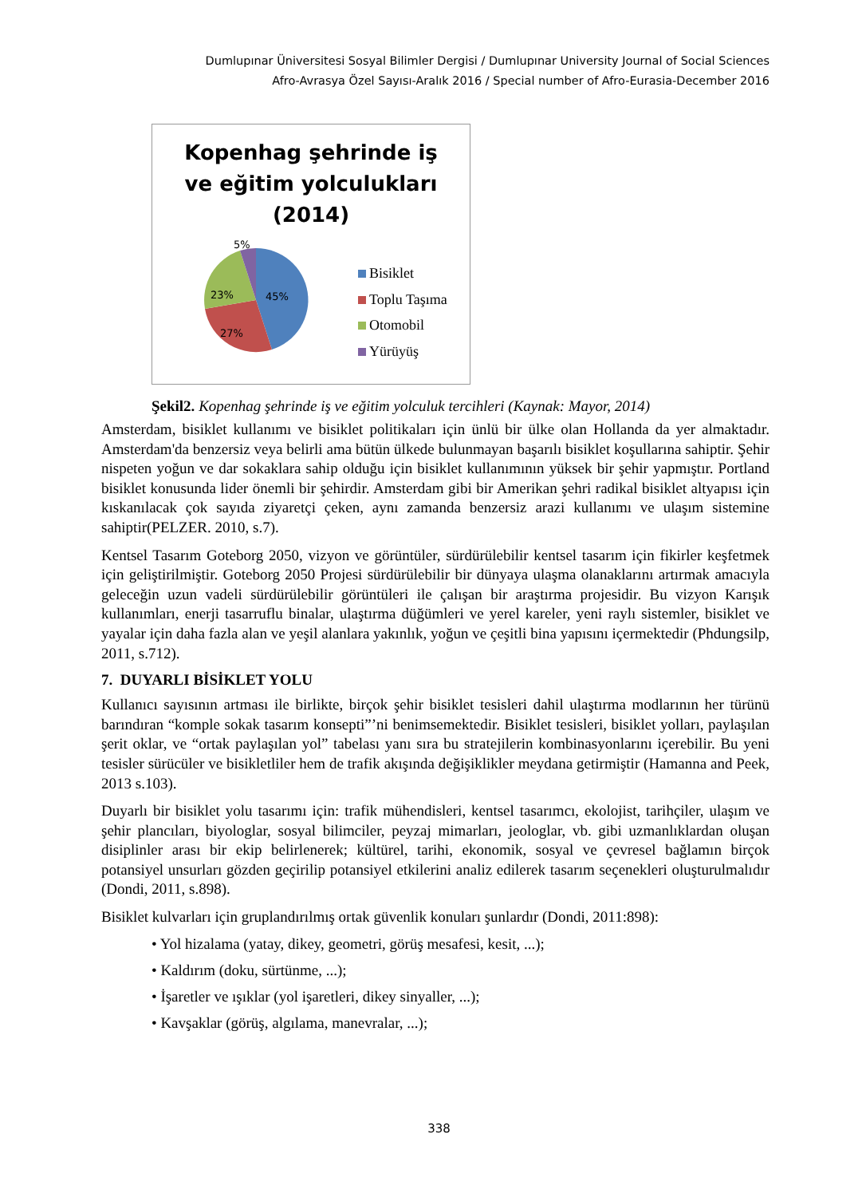Dumlupınar Üniversitesi Sosyal Bilimler Dergisi / Dumlupınar University Journal of Social Sciences
Afro-Avrasya Özel Sayısı-Aralık 2016 / Special number of Afro-Eurasia-December 2016
Kopenhag şehrinde iş
ve eğitim yolculukları
(2014)
5%
45%
23%
27%
Bisiklet
Toplu Taşıma
Otomobil
Yürüyüş
Şekil2. Kopenhag şehrinde iş ve eğitim yolculuk tercihleri (Kaynak: Mayor, 2014)
Amsterdam, bisiklet kullanımı ve bisiklet politikaları için ünlü bir ülke olan Hollanda da yer almaktadır. Amsterdam'da benzersiz veya belirli ama bütün ülkede bulunmayan başarılı bisiklet koşullarına sahiptir. Şehir nispeten yoğun ve dar sokaklara sahip olduğu için bisiklet kullanımının yüksek bir şehir yapmıştır. Portland bisiklet konusunda lider önemli bir şehirdir. Amsterdam gibi bir Amerikan şehri radikal bisiklet altyapısı için kıskanılacak çok sayıda ziyaretçi çeken, aynı zamanda benzersiz arazi kullanımı ve ulaşım sistemine sahiptir(PELZER. 2010, s.7).
Kentsel Tasarım Goteborg 2050, vizyon ve görüntüler, sürdürülebilir kentsel tasarım için fikirler keşfetmek için geliştirilmiştir. Goteborg 2050 Projesi sürdürülebilir bir dünyaya ulaşma olanaklarını artırmak amacıyla geleceğin uzun vadeli sürdürülebilir görüntüleri ile çalışan bir araştırma projesidir. Bu vizyon Karışık kullanımları, enerji tasarruflu binalar, ulaştırma düğümleri ve yerel kareler, yeni raylı sistemler, bisiklet ve yayalar için daha fazla alan ve yeşil alanlara yakınlık, yoğun ve çeşitli bina yapısını içermektedir (Phdungsilp, 2011, s.712).
7. DUYARLI BİSİKLET YOLU
Kullanıcı sayısının artması ile birlikte, birçok şehir bisiklet tesisleri dahil ulaştırma modlarının her türünü barındıran “komple sokak tasarım konsepti”’ni benimsemektedir. Bisiklet tesisleri, bisiklet yolları, paylaşılan şerit oklar, ve “ortak paylaşılan yol” tabelası yanı sıra bu stratejilerin kombinasyonlarını içerebilir. Bu yeni tesisler sürücüler ve bisikletliler hem de trafik akışında değişiklikler meydana getirmiştir (Hamanna and Peek, 2013 s.103).
Duyarlı bir bisiklet yolu tasarımı için: trafik mühendisleri, kentsel tasarımcı, ekolojist, tarihçiler, ulaşım ve şehir plancıları, biyologlar, sosyal bilimciler, peyzaj mimarları, jeologlar, vb. gibi uzmanlıklardan oluşan disiplinler arası bir ekip belirlenerek; kültürel, tarihi, ekonomik, sosyal ve çevresel bağlamın birçok potansiyel unsurları gözden geçirilip potansiyel etkilerini analiz edilerek tasarım seçenekleri oluşturulmalıdır (Dondi, 2011, s.898).
Bisiklet kulvarları için gruplandırılmış ortak güvenlik konuları şunlardır (Dondi, 2011:898):
• Yol hizalama (yatay, dikey, geometri, görüş mesafesi, kesit, ...);
• Kaldırım (doku, sürtünme, ...);
• İşaretler ve ışıklar (yol işaretleri, dikey sinyaller, ...);
• Kavşaklar (görüş, algılama, manevralar, ...);
338